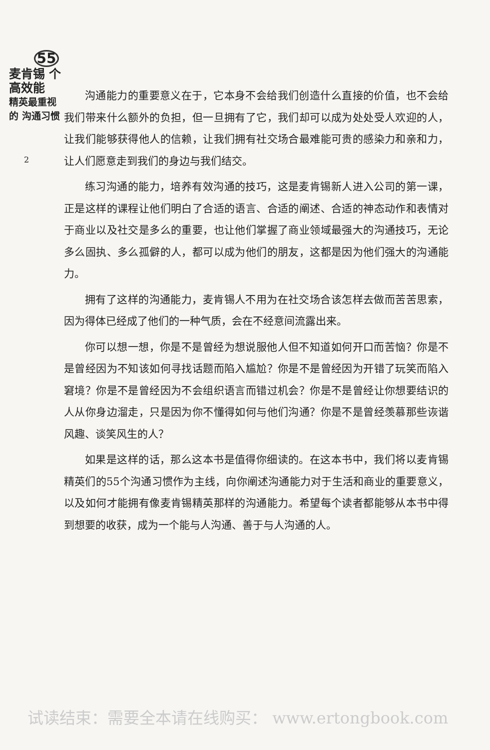55
麦肯锡 个高效能
精英最重视的 沟通习惯
2
沟通能力的重要意义在于，它本身不会给我们创造什么直接的价值，也不会给我们带来什么额外的负担，但一旦拥有了它，我们却可以成为处处受人欢迎的人，让我们能够获得他人的信赖，让我们拥有社交场合最难能可贵的感染力和亲和力，让人们愿意走到我们的身边与我们结交。
练习沟通的能力，培养有效沟通的技巧，这是麦肯锡新人进入公司的第一课，正是这样的课程让他们明白了合适的语言、合适的阐述、合适的神态动作和表情对于商业以及社交是多么的重要，也让他们掌握了商业领域最强大的沟通技巧，无论多么固执、多么孤僻的人，都可以成为他们的朋友，这都是因为他们强大的沟通能力。
拥有了这样的沟通能力，麦肯锡人不用为在社交场合该怎样去做而苦苦思索，因为得体已经成了他们的一种气质，会在不经意间流露出来。
你可以想一想，你是不是曾经为想说服他人但不知道如何开口而苦恼？你是不是曾经因为不知该如何寻找话题而陷入尴尬？你是不是曾经因为开错了玩笑而陷入窘境？你是不是曾经因为不会组织语言而错过机会？你是不是曾经让你想要结识的人从你身边溜走，只是因为你不懂得如何与他们沟通？你是不是曾经羡慕那些诙谐风趣、谈笑风生的人？
如果是这样的话，那么这本书是值得你细读的。在这本书中，我们将以麦肯锡精英们的55个沟通习惯作为主线，向你阐述沟通能力对于生活和商业的重要意义，以及如何才能拥有像麦肯锡精英那样的沟通能力。希望每个读者都能够从本书中得到想要的收获，成为一个能与人沟通、善于与人沟通的人。
试读结束：需要全本请在线购买： www.ertongbook.com